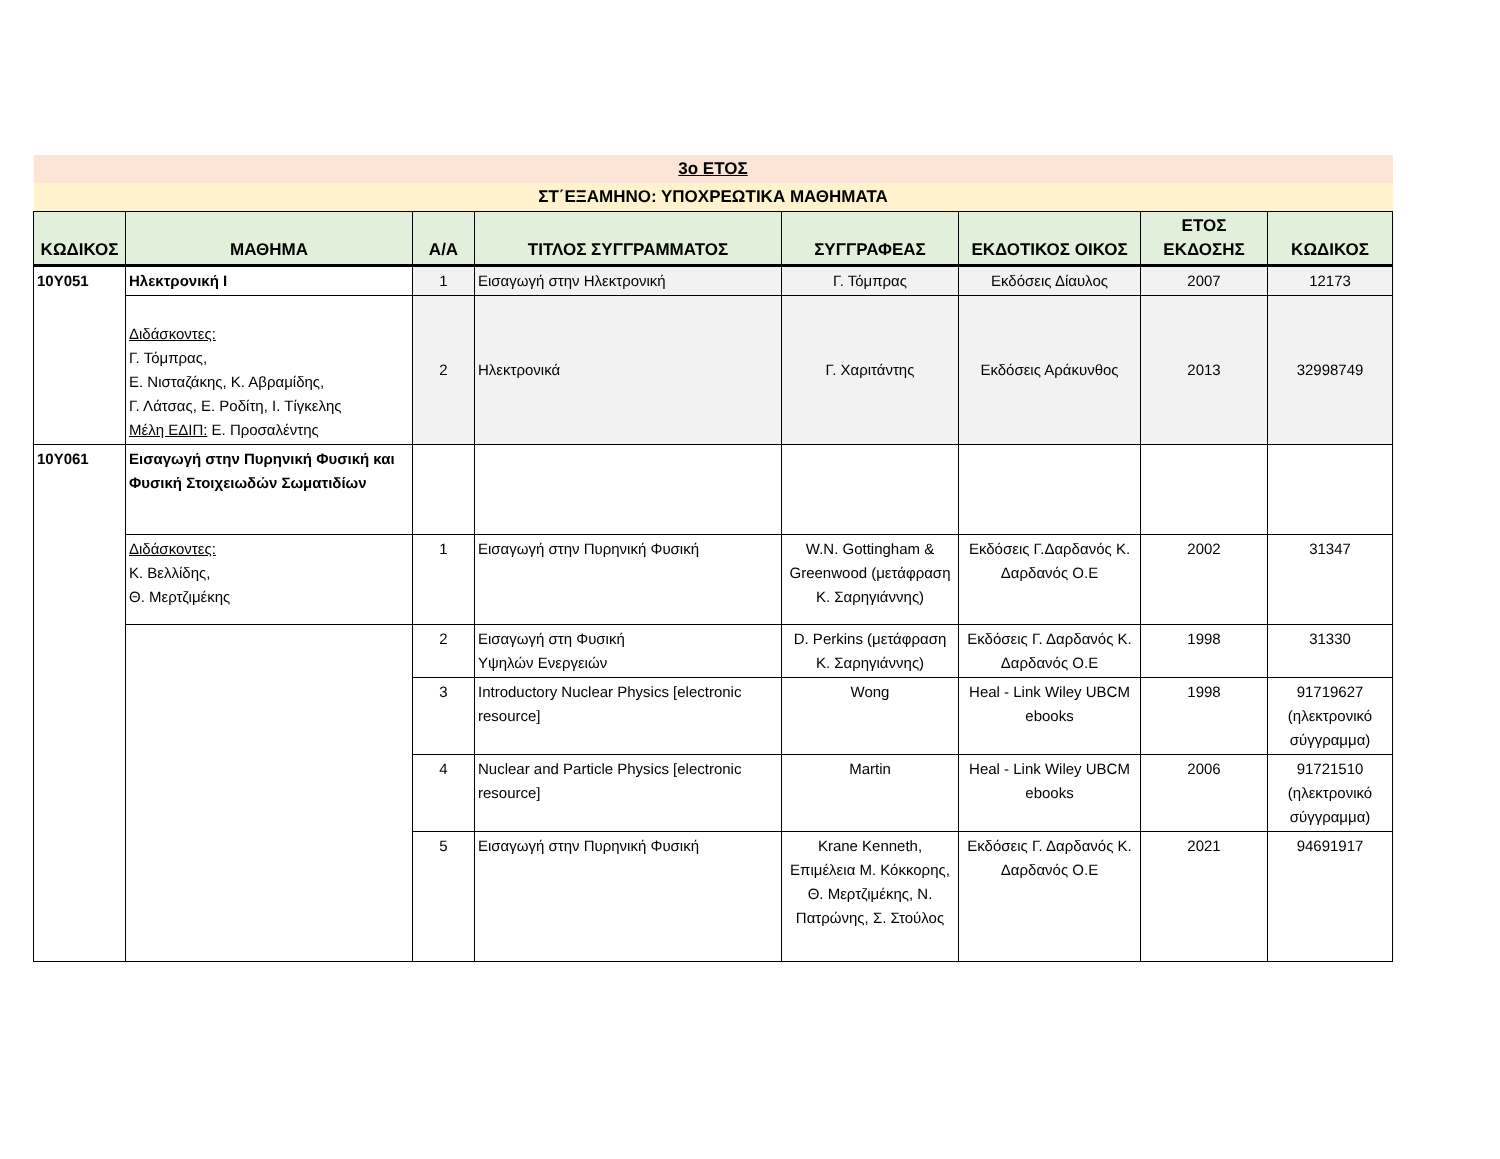| 3ο ΕΤΟΣ | | | | | | | |
| ΣΤ΄ΕΞΑΜΗΝΟ: ΥΠΟΧΡΕΩΤΙΚΑ ΜΑΘΗΜΑΤΑ | | | | | | | |
| ΚΩΔΙΚΟΣ | ΜΑΘΗΜΑ | Α/Α | ΤΙΤΛΟΣ ΣΥΓΓΡΑΜΜΑΤΟΣ | ΣΥΓΓΡΑΦΕΑΣ | ΕΚΔΟΤΙΚΟΣ ΟΙΚΟΣ | ΕΤΟΣ ΕΚΔΟΣΗΣ | ΚΩΔΙΚΟΣ |
| 10Υ051 | Ηλεκτρονική Ι | 1 | Εισαγωγή στην Ηλεκτρονική | Γ. Τόμπρας | Εκδόσεις Δίαυλος | 2007 | 12173 |
| | Διδάσκοντες: Γ. Τόμπρας, Ε. Νισταζάκης, Κ. Αβραμίδης, Γ. Λάτσας, Ε. Ροδίτη, Ι. Τίγκελης Μέλη ΕΔΙΠ: Ε. Προσαλέντης | 2 | Ηλεκτρονικά | Γ. Χαριτάντης | Εκδόσεις Αράκυνθος | 2013 | 32998749 |
| 10Υ061 | Εισαγωγή στην Πυρηνική Φυσική και Φυσική Στοιχειωδών Σωματιδίων | | | | | | |
| | Διδάσκοντες: Κ. Βελλίδης, Θ. Μερτζιμέκης | 1 | Εισαγωγή στην Πυρηνική Φυσική | W.N. Gottingham & Greenwood (μετάφραση Κ. Σαρηγιάννης) | Εκδόσεις Γ.Δαρδανός Κ. Δαρδανός Ο.Ε | 2002 | 31347 |
| | | 2 | Εισαγωγή στη Φυσική Υψηλών Ενεργειών | D. Perkins (μετάφραση Κ. Σαρηγιάννης) | Εκδόσεις Γ. Δαρδανός Κ. Δαρδανός Ο.Ε | 1998 | 31330 |
| | | 3 | Introductory Nuclear Physics [electronic resource] | Wong | Heal - Link Wiley UBCM ebooks | 1998 | 91719627 (ηλεκτρονικό σύγγραμμα) |
| | | 4 | Nuclear and Particle Physics [electronic resource] | Martin | Heal - Link Wiley UBCM ebooks | 2006 | 91721510 (ηλεκτρονικό σύγγραμμα) |
| | | 5 | Εισαγωγή στην Πυρηνική Φυσική | Krane Kenneth, Επιμέλεια Μ. Κόκκορης, Θ. Μερτζιμέκης, Ν. Πατρώνης, Σ. Στούλος | Εκδόσεις Γ. Δαρδανός Κ. Δαρδανός Ο.Ε | 2021 | 94691917 |